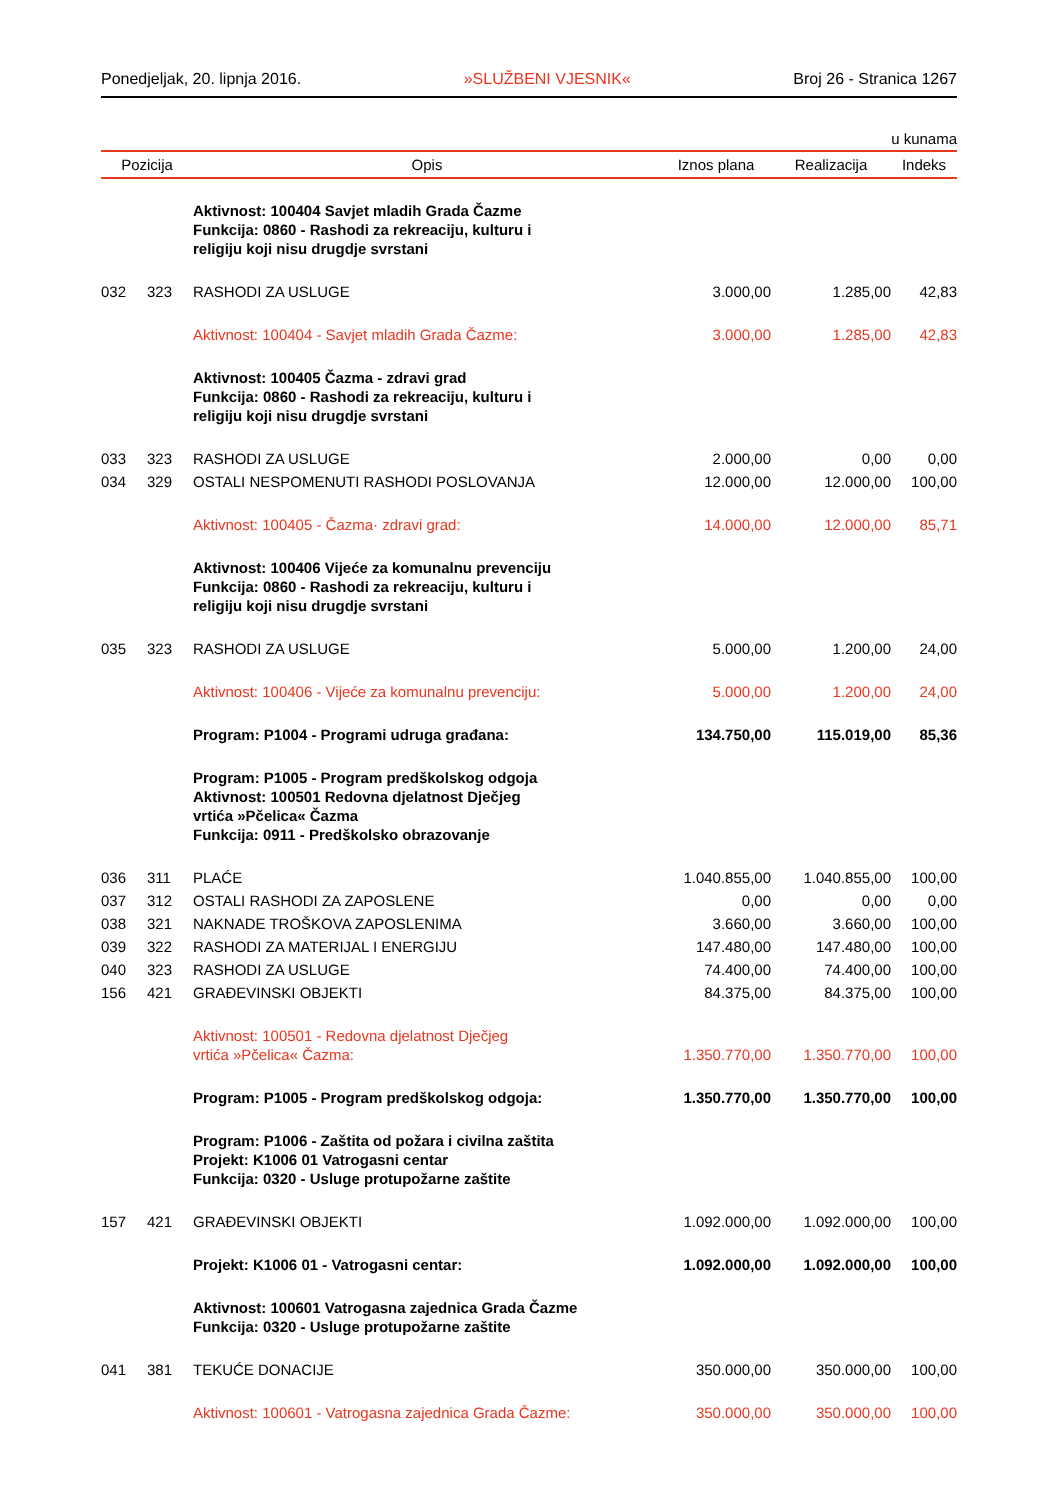Ponedjeljak, 20. lipnja 2016. »SLUŽBENI VJESNIK« Broj 26 - Stranica 1267
u kunama
| Pozicija | | Opis | Iznos plana | Realizacija | Indeks |
| --- | --- | --- | --- | --- | --- |
| | | Aktivnost: 100404 Savjet mladih Grada Čazme Funkcija: 0860 - Rashodi za rekreaciju, kulturu i religiju koji nisu drugdje svrstani | | | |
| 032 | 323 | RASHODI ZA USLUGE | 3.000,00 | 1.285,00 | 42,83 |
| | | Aktivnost: 100404 - Savjet mladih Grada Čazme: | 3.000,00 | 1.285,00 | 42,83 |
| | | Aktivnost: 100405 Čazma - zdravi grad Funkcija: 0860 - Rashodi za rekreaciju, kulturu i religiju koji nisu drugdje svrstani | | | |
| 033 | 323 | RASHODI ZA USLUGE | 2.000,00 | 0,00 | 0,00 |
| 034 | 329 | OSTALI NESPOMENUTI RASHODI POSLOVANJA | 12.000,00 | 12.000,00 | 100,00 |
| | | Aktivnost: 100405 - Čazma· zdravi grad: | 14.000,00 | 12.000,00 | 85,71 |
| | | Aktivnost: 100406 Vijeće za komunalnu prevenciju Funkcija: 0860 - Rashodi za rekreaciju, kulturu i religiju koji nisu drugdje svrstani | | | |
| 035 | 323 | RASHODI ZA USLUGE | 5.000,00 | 1.200,00 | 24,00 |
| | | Aktivnost: 100406 - Vijeće za komunalnu prevenciju: | 5.000,00 | 1.200,00 | 24,00 |
| | | Program: P1004 - Programi udruga građana: | 134.750,00 | 115.019,00 | 85,36 |
| | | Program: P1005 - Program predškolskog odgoja Aktivnost: 100501 Redovna djelatnost Dječjeg vrtića »Pčelica« Čazma Funkcija: 0911 - Predškolsko obrazovanje | | | |
| 036 | 311 | PLAĆE | 1.040.855,00 | 1.040.855,00 | 100,00 |
| 037 | 312 | OSTALI RASHODI ZA ZAPOSLENE | 0,00 | 0,00 | 0,00 |
| 038 | 321 | NAKNADE TROŠKOVA ZAPOSLENIMA | 3.660,00 | 3.660,00 | 100,00 |
| 039 | 322 | RASHODI ZA MATERIJAL I ENERGIJU | 147.480,00 | 147.480,00 | 100,00 |
| 040 | 323 | RASHODI ZA USLUGE | 74.400,00 | 74.400,00 | 100,00 |
| 156 | 421 | GRAĐEVINSKI OBJEKTI | 84.375,00 | 84.375,00 | 100,00 |
| | | Aktivnost: 100501 - Redovna djelatnost Dječjeg vrtića »Pčelica« Čazma: | 1.350.770,00 | 1.350.770,00 | 100,00 |
| | | Program: P1005 - Program predškolskog odgoja: | 1.350.770,00 | 1.350.770,00 | 100,00 |
| | | Program: P1006 - Zaštita od požara i civilna zaštita Projekt: K1006 01 Vatrogasni centar Funkcija: 0320 - Usluge protupožarne zaštite | | | |
| 157 | 421 | GRAĐEVINSKI OBJEKTI | 1.092.000,00 | 1.092.000,00 | 100,00 |
| | | Projekt: K1006 01 - Vatrogasni centar: | 1.092.000,00 | 1.092.000,00 | 100,00 |
| | | Aktivnost: 100601 Vatrogasna zajednica Grada Čazme Funkcija: 0320 - Usluge protupožarne zaštite | | | |
| 041 | 381 | TEKUĆE DONACIJE | 350.000,00 | 350.000,00 | 100,00 |
| | | Aktivnost: 100601 - Vatrogasna zajednica Grada Čazme: | 350.000,00 | 350.000,00 | 100,00 |